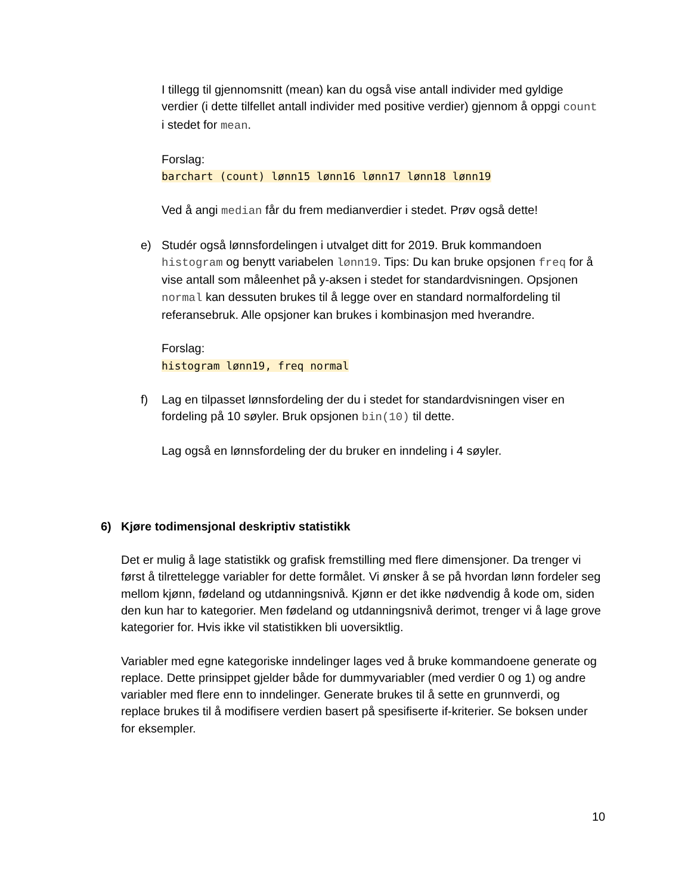I tillegg til gjennomsnitt (mean) kan du også vise antall individer med gyldige verdier (i dette tilfellet antall individer med positive verdier) gjennom å oppgi count i stedet for mean.
Forslag:
barchart (count) lønn15 lønn16 lønn17 lønn18 lønn19
Ved å angi median får du frem medianverdier i stedet. Prøv også dette!
e) Studér også lønnsfordelingen i utvalget ditt for 2019. Bruk kommandoen histogram og benytt variabelen lønn19. Tips: Du kan bruke opsjonen freq for å vise antall som måleenhet på y-aksen i stedet for standardvisningen. Opsjonen normal kan dessuten brukes til å legge over en standard normalfordeling til referansebruk. Alle opsjoner kan brukes i kombinasjon med hverandre.
Forslag:
histogram lønn19, freq normal
f) Lag en tilpasset lønnsfordeling der du i stedet for standardvisningen viser en fordeling på 10 søyler. Bruk opsjonen bin(10) til dette.
Lag også en lønnsfordeling der du bruker en inndeling i 4 søyler.
6) Kjøre todimensjonal deskriptiv statistikk
Det er mulig å lage statistikk og grafisk fremstilling med flere dimensjoner. Da trenger vi først å tilrettelegge variabler for dette formålet. Vi ønsker å se på hvordan lønn fordeler seg mellom kjønn, fødeland og utdanningsnivå. Kjønn er det ikke nødvendig å kode om, siden den kun har to kategorier. Men fødeland og utdanningsnivå derimot, trenger vi å lage grove kategorier for. Hvis ikke vil statistikken bli uoversiktlig.
Variabler med egne kategoriske inndelinger lages ved å bruke kommandoene generate og replace. Dette prinsippet gjelder både for dummyvariabler (med verdier 0 og 1) og andre variabler med flere enn to inndelinger. Generate brukes til å sette en grunnverdi, og replace brukes til å modifisere verdien basert på spesifiserte if-kriterier. Se boksen under for eksempler.
10